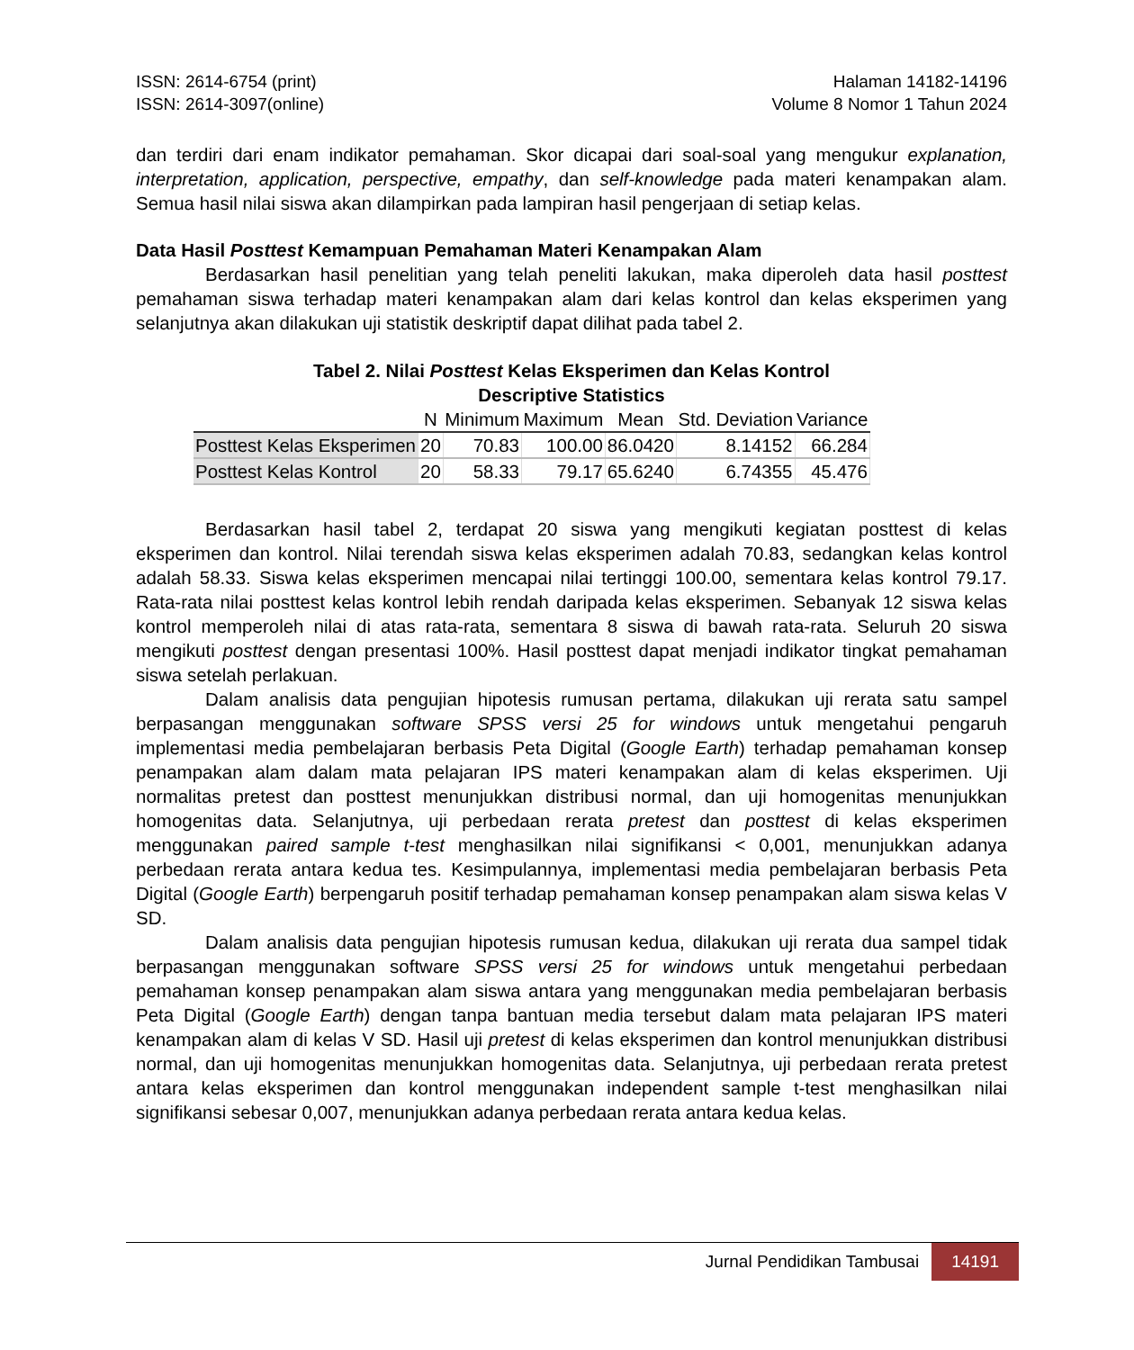ISSN: 2614-6754 (print)
ISSN: 2614-3097(online)
Halaman 14182-14196
Volume 8 Nomor 1 Tahun 2024
dan terdiri dari enam indikator pemahaman. Skor dicapai dari soal-soal yang mengukur explanation, interpretation, application, perspective, empathy, dan self-knowledge pada materi kenampakan alam. Semua hasil nilai siswa akan dilampirkan pada lampiran hasil pengerjaan di setiap kelas.
Data Hasil Posttest Kemampuan Pemahaman Materi Kenampakan Alam
Berdasarkan hasil penelitian yang telah peneliti lakukan, maka diperoleh data hasil posttest pemahaman siswa terhadap materi kenampakan alam dari kelas kontrol dan kelas eksperimen yang selanjutnya akan dilakukan uji statistik deskriptif dapat dilihat pada tabel 2.
Tabel 2. Nilai Posttest Kelas Eksperimen dan Kelas Kontrol
Descriptive Statistics
| | N | Minimum | Maximum | Mean | Std. Deviation | Variance |
| --- | --- | --- | --- | --- | --- | --- |
| Posttest Kelas Eksperimen | 20 | 70.83 | 100.00 | 86.0420 | 8.14152 | 66.284 |
| Posttest Kelas Kontrol | 20 | 58.33 | 79.17 | 65.6240 | 6.74355 | 45.476 |
Berdasarkan hasil tabel 2, terdapat 20 siswa yang mengikuti kegiatan posttest di kelas eksperimen dan kontrol. Nilai terendah siswa kelas eksperimen adalah 70.83, sedangkan kelas kontrol adalah 58.33. Siswa kelas eksperimen mencapai nilai tertinggi 100.00, sementara kelas kontrol 79.17. Rata-rata nilai posttest kelas kontrol lebih rendah daripada kelas eksperimen. Sebanyak 12 siswa kelas kontrol memperoleh nilai di atas rata-rata, sementara 8 siswa di bawah rata-rata. Seluruh 20 siswa mengikuti posttest dengan presentasi 100%. Hasil posttest dapat menjadi indikator tingkat pemahaman siswa setelah perlakuan.
Dalam analisis data pengujian hipotesis rumusan pertama, dilakukan uji rerata satu sampel berpasangan menggunakan software SPSS versi 25 for windows untuk mengetahui pengaruh implementasi media pembelajaran berbasis Peta Digital (Google Earth) terhadap pemahaman konsep penampakan alam dalam mata pelajaran IPS materi kenampakan alam di kelas eksperimen. Uji normalitas pretest dan posttest menunjukkan distribusi normal, dan uji homogenitas menunjukkan homogenitas data. Selanjutnya, uji perbedaan rerata pretest dan posttest di kelas eksperimen menggunakan paired sample t-test menghasilkan nilai signifikansi < 0,001, menunjukkan adanya perbedaan rerata antara kedua tes. Kesimpulannya, implementasi media pembelajaran berbasis Peta Digital (Google Earth) berpengaruh positif terhadap pemahaman konsep penampakan alam siswa kelas V SD.
Dalam analisis data pengujian hipotesis rumusan kedua, dilakukan uji rerata dua sampel tidak berpasangan menggunakan software SPSS versi 25 for windows untuk mengetahui perbedaan pemahaman konsep penampakan alam siswa antara yang menggunakan media pembelajaran berbasis Peta Digital (Google Earth) dengan tanpa bantuan media tersebut dalam mata pelajaran IPS materi kenampakan alam di kelas V SD. Hasil uji pretest di kelas eksperimen dan kontrol menunjukkan distribusi normal, dan uji homogenitas menunjukkan homogenitas data. Selanjutnya, uji perbedaan rerata pretest antara kelas eksperimen dan kontrol menggunakan independent sample t-test menghasilkan nilai signifikansi sebesar 0,007, menunjukkan adanya perbedaan rerata antara kedua kelas.
Jurnal Pendidikan Tambusai 14191